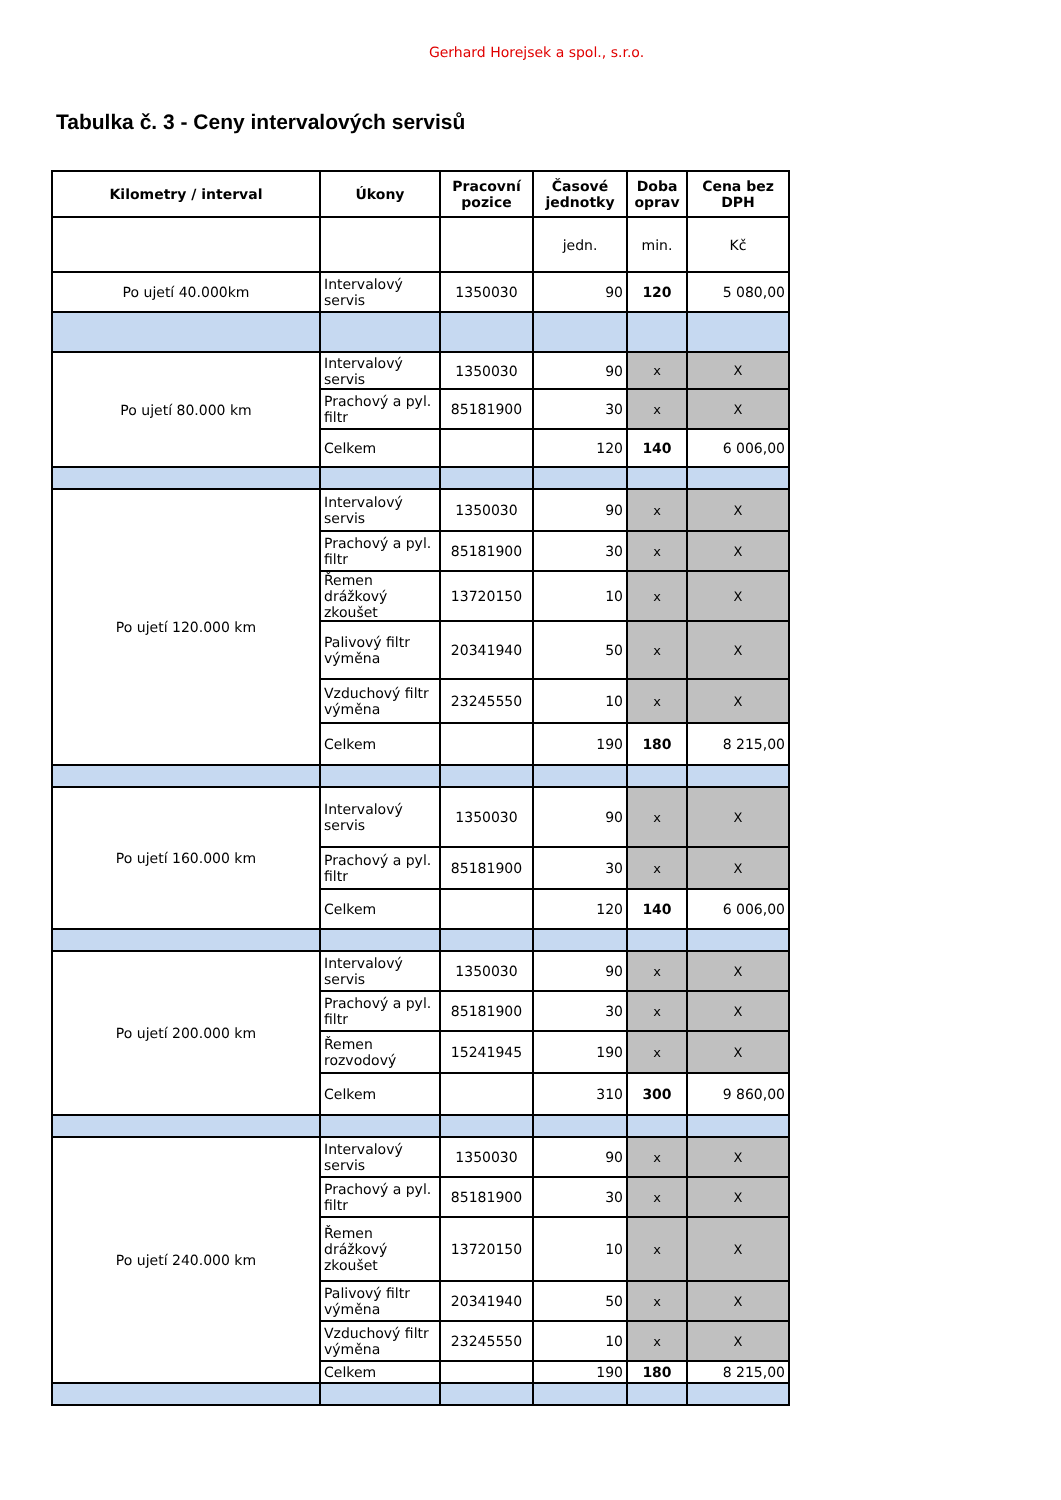Gerhard Horejsek a spol., s.r.o.
Tabulka č. 3 - Ceny intervalových servisů
| Kilometry / interval | Úkony | Pracovní pozice | Časové jednotky | Doba oprav | Cena bez DPH |
| --- | --- | --- | --- | --- | --- |
| | | | jedn. | min. | Kč |
| Po ujetí 40.000km | Intervalový servis | 1350030 | 90 | 120 | 5 080,00 |
| Po ujetí 80.000 km | Intervalový servis | 1350030 | 90 | x | X |
| | Prachový a pyl. filtr | 85181900 | 30 | x | X |
| | Celkem | | 120 | 140 | 6 006,00 |
| Po ujetí 120.000 km | Intervalový servis | 1350030 | 90 | x | X |
| | Prachový a pyl. filtr | 85181900 | 30 | x | X |
| | Řemen drážkový zkoušet | 13720150 | 10 | x | X |
| | Palivový filtr výměna | 20341940 | 50 | x | X |
| | Vzduchový filtr výměna | 23245550 | 10 | x | X |
| | Celkem | | 190 | 180 | 8 215,00 |
| Po ujetí 160.000 km | Intervalový servis | 1350030 | 90 | x | X |
| | Prachový a pyl. filtr | 85181900 | 30 | x | X |
| | Celkem | | 120 | 140 | 6 006,00 |
| Po ujetí 200.000 km | Intervalový servis | 1350030 | 90 | x | X |
| | Prachový a pyl. filtr | 85181900 | 30 | x | X |
| | Řemen rozvodový | 15241945 | 190 | x | X |
| | Celkem | | 310 | 300 | 9 860,00 |
| Po ujetí 240.000 km | Intervalový servis | 1350030 | 90 | x | X |
| | Prachový a pyl. filtr | 85181900 | 30 | x | X |
| | Řemen drážkový zkoušet | 13720150 | 10 | x | X |
| | Palivový filtr výměna | 20341940 | 50 | x | X |
| | Vzduchový filtr výměna | 23245550 | 10 | x | X |
| | Celkem | | 190 | 180 | 8 215,00 |